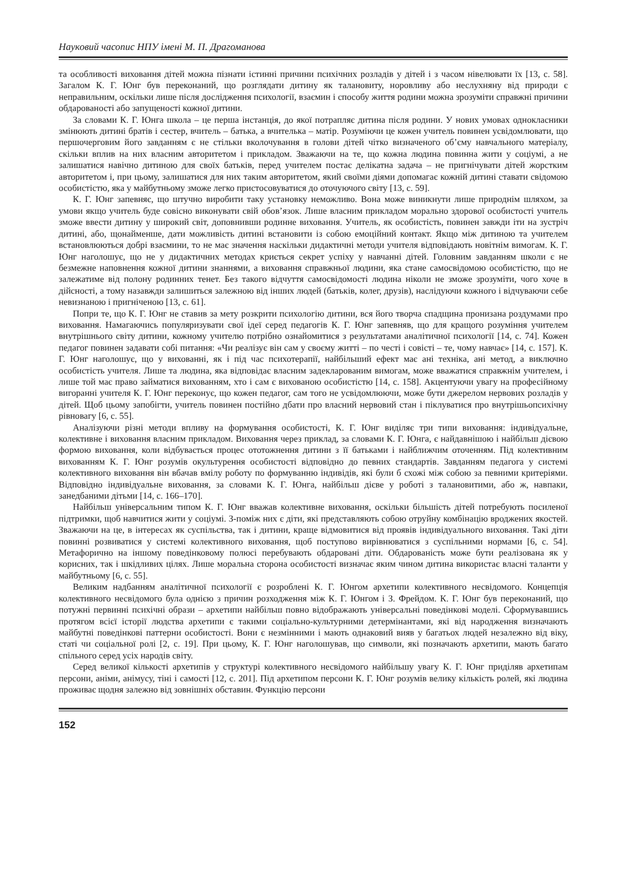Науковий часопис НПУ імені М. П. Драгоманова
та особливості виховання дітей можна пізнати істинні причини психічних розладів у дітей і з часом нівелювати їх [13, с. 58]. Загалом К. Г. Юнг був переконаний, що розглядати дитину як талановиту, норовливу або неслухняну від природи є неправильним, оскільки лише після дослідження психології, взаємин і способу життя родини можна зрозуміти справжні причини обдарованості або запущеності кожної дитини.
За словами К. Г. Юнга школа – це перша інстанція, до якої потрапляє дитина після родини. У нових умовах однокласники змінюють дитині братів і сестер, вчитель – батька, а вчителька – матір. Розуміючи це кожен учитель повинен усвідомлювати, що першочерговим його завданням є не стільки вколочування в голови дітей чітко визначеного об’єму навчального матеріалу, скільки вплив на них власним авторитетом і прикладом. Зважаючи на те, що кожна людина повинна жити у соціумі, а не залишатися навічно дитиною для своїх батьків, перед учителем постає делікатна задача – не пригнічувати дітей жорстким авторитетом і, при цьому, залишатися для них таким авторитетом, який своїми діями допомагає кожній дитині ставати свідомою особистістю, яка у майбутньому зможе легко пристосовуватися до оточуючого світу [13, с. 59].
К. Г. Юнг запевняє, що штучно виробити таку установку неможливо. Вона може виникнути лише природнім шляхом, за умови якщо учитель буде совісно виконувати свій обов’язок. Лише власним прикладом морально здорової особистості учитель зможе ввести дитину у широкий світ, доповнивши родинне виховання. Учитель, як особистість, повинен завжди іти на зустріч дитині, або, щонайменше, дати можливість дитині встановити із собою емоційний контакт. Якщо між дитиною та учителем встановлюються добрі взаємини, то не має значення наскільки дидактичні методи учителя відповідають новітнім вимогам. К. Г. Юнг наголошує, що не у дидактичних методах криється секрет успіху у навчанні дітей. Головним завданням школи є не безмежне наповнення кожної дитини знаннями, а виховання справжньої людини, яка стане самосвідомою особистістю, що не залежатиме від полону родинних тенет. Без такого відчуття самосвідомості людина ніколи не зможе зрозуміти, чого хоче в дійсності, а тому назавжди залишиться залежною від інших людей (батьків, колег, друзів), наслідуючи кожного і відчуваючи себе невизнаною і пригніченою [13, с. 61].
Попри те, що К. Г. Юнг не ставив за мету розкрити психологію дитини, вся його творча спадщина пронизана роздумами про виховання. Намагаючись популяризувати свої ідеї серед педагогів К. Г. Юнг запевняв, що для кращого розуміння учителем внутрішнього світу дитини, кожному учителю потрібно ознайомитися з результатами аналітичної психології [14, с. 74]. Кожен педагог повинен задавати собі питання: «Чи реалізує він сам у своєму житті – по честі і совісті – те, чому навчає» [14, с. 157]. К. Г. Юнг наголошує, що у вихованні, як і під час психотерапії, найбільший ефект має ані техніка, ані метод, а виключно особистість учителя. Лише та людина, яка відповідає власним задекларованим вимогам, може вважатися справжнім учителем, і лише той має право займатися вихованням, хто і сам є вихованою особистістю [14, с. 158]. Акцентуючи увагу на професійному вигоранні учителя К. Г. Юнг переконує, що кожен педагог, сам того не усвідомлюючи, може бути джерелом нервових розладів у дітей. Щоб цьому запобігти, учитель повинен постійно дбати про власний нервовий стан і піклуватися про внутрішьопсихічну рівновагу [6, с. 55].
Аналізуючи різні методи впливу на формування особистості, К. Г. Юнг виділяє три типи виховання: індивідуальне, колективне і виховання власним прикладом. Виховання через приклад, за словами К. Г. Юнга, є найдавнішою і найбільш дієвою формою виховання, коли відбувається процес ототожнення дитини з її батьками і найближчим оточенням. Під колективним вихованням К. Г. Юнг розумів окультурення особистості відповідно до певних стандартів. Завданням педагога у системі колективного виховання він вбачав вмілу роботу по формуванню індивідів, які були б схожі між собою за певними критеріями. Відповідно індивідуальне виховання, за словами К. Г. Юнга, найбільш дієве у роботі з талановитими, або ж, навпаки, занедбаними дітьми [14, с. 166–170].
Найбільш універсальним типом К. Г. Юнг вважав колективне виховання, оскільки більшість дітей потребують посиленої підтримки, щоб навчитися жити у соціумі. З-поміж них є діти, які представляють собою отруйну комбінацію вроджених якостей. Зважаючи на це, в інтересах як суспільства, так і дитини, краще відмовитися від проявів індивідуального виховання. Такі діти повинні розвиватися у системі колективного виховання, щоб поступово вирівнюватися з суспільними нормами [6, с. 54]. Метафорично на іншому поведінковому полюсі перебувають обдаровані діти. Обдарованість може бути реалізована як у корисних, так і шкідливих цілях. Лише моральна сторона особистості визначає яким чином дитина використає власні таланти у майбутньому [6, с. 55].
Великим надбанням аналітичної психології є розроблені К. Г. Юнгом архетипи колективного несвідомого. Концепція колективного несвідомого була однією з причин розходження між К. Г. Юнгом і З. Фрейдом. К. Г. Юнг був переконаний, що потужні первинні психічні образи – архетипи найбільш повно відображають універсальні поведінкові моделі. Сформувавшись протягом всієї історії людства архетипи є такими соціально-культурними детермінантами, які від народження визначають майбутні поведінкові паттерни особистості. Вони є незмінними і мають однаковий вияв у багатьох людей незалежно від віку, статі чи соціальної ролі [2, с. 19]. При цьому, К. Г. Юнг наголошував, що символи, які позначають архетипи, мають багато спільного серед усіх народів світу.
Серед великої кількості архетипів у структурі колективного несвідомого найбільшу увагу К. Г. Юнг приділяв архетипам персони, аніми, анімусу, тіні і самості [12, с. 201]. Під архетипом персони К. Г. Юнг розумів велику кількість ролей, які людина проживає щодня залежно від зовнішніх обставин. Функцію персони
152